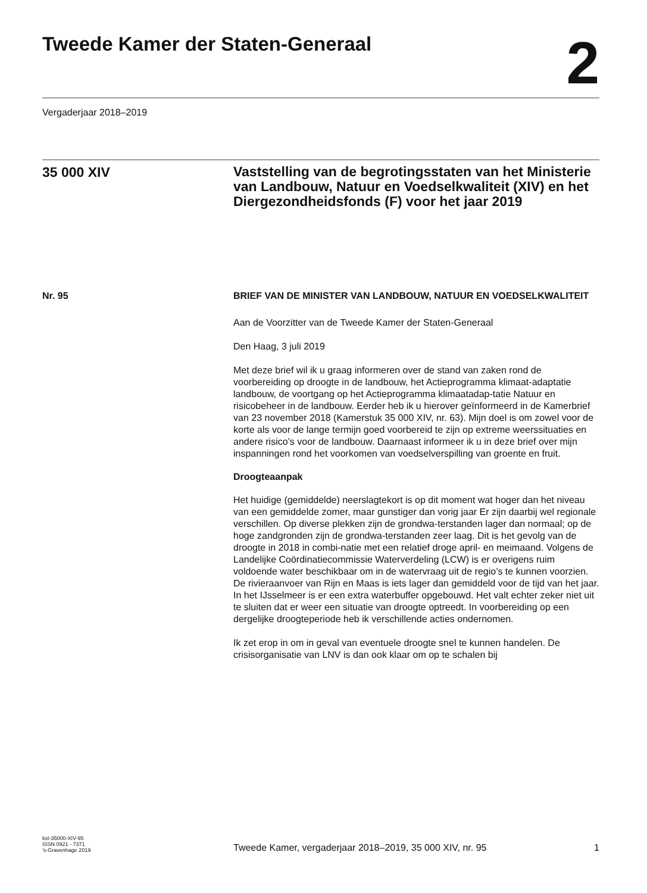Tweede Kamer der Staten-Generaal
2
Vergaderjaar 2018–2019
35 000 XIV
Vaststelling van de begrotingsstaten van het Ministerie van Landbouw, Natuur en Voedselkwaliteit (XIV) en het Diergezondheidsfonds (F) voor het jaar 2019
Nr. 95
BRIEF VAN DE MINISTER VAN LANDBOUW, NATUUR EN VOEDSELKWALITEIT
Aan de Voorzitter van de Tweede Kamer der Staten-Generaal
Den Haag, 3 juli 2019
Met deze brief wil ik u graag informeren over de stand van zaken rond de voorbereiding op droogte in de landbouw, het Actieprogramma klimaat-adaptatie landbouw, de voortgang op het Actieprogramma klimaatadap-tatie Natuur en risicobeheer in de landbouw. Eerder heb ik u hierover geïnformeerd in de Kamerbrief van 23 november 2018 (Kamerstuk 35 000 XIV, nr. 63). Mijn doel is om zowel voor de korte als voor de lange termijn goed voorbereid te zijn op extreme weerssituaties en andere risico’s voor de landbouw. Daarnaast informeer ik u in deze brief over mijn inspanningen rond het voorkomen van voedselverspilling van groente en fruit.
Droogteaanpak
Het huidige (gemiddelde) neerslagtekort is op dit moment wat hoger dan het niveau van een gemiddelde zomer, maar gunstiger dan vorig jaar Er zijn daarbij wel regionale verschillen. Op diverse plekken zijn de grondwa-terstanden lager dan normaal; op de hoge zandgronden zijn de grondwa-terstanden zeer laag. Dit is het gevolg van de droogte in 2018 in combi-natie met een relatief droge april- en meimaand. Volgens de Landelijke Coördinatiecommissie Waterverdeling (LCW) is er overigens ruim voldoende water beschikbaar om in de watervraag uit de regio’s te kunnen voorzien. De rivieraanvoer van Rijn en Maas is iets lager dan gemiddeld voor de tijd van het jaar.
In het IJsselmeer is er een extra waterbuffer opgebouwd. Het valt echter zeker niet uit te sluiten dat er weer een situatie van droogte optreedt. In voorbereiding op een dergelijke droogteperiode heb ik verschillende acties ondernomen.
Ik zet erop in om in geval van eventuele droogte snel te kunnen handelen. De crisisorganisatie van LNV is dan ook klaar om op te schalen bij
kst-35000-XIV-95
ISSN 0921 - 7371
’s-Gravenhage 2019
Tweede Kamer, vergaderjaar 2018–2019, 35 000 XIV, nr. 95
1